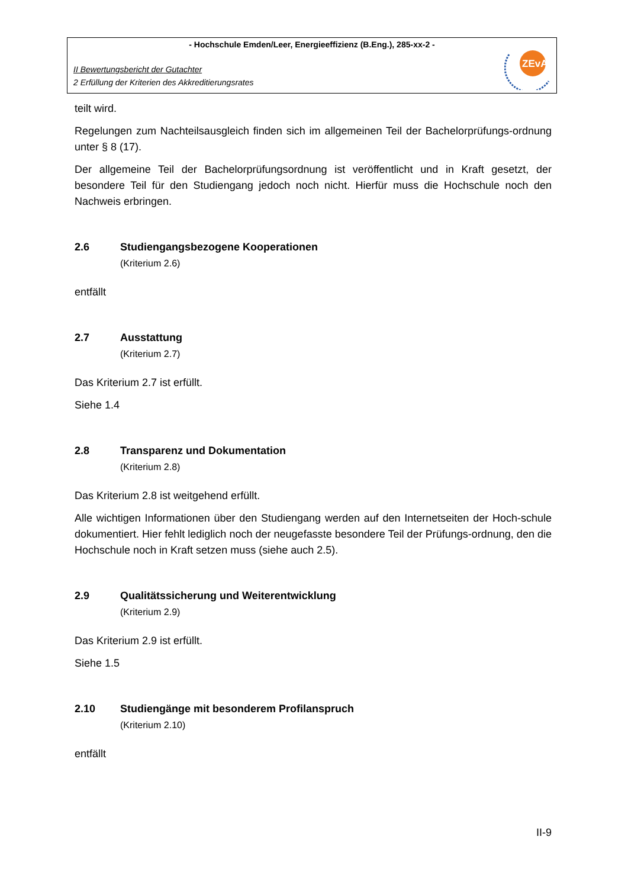- Hochschule Emden/Leer, Energieeffizienz (B.Eng.), 285-xx-2 -
II Bewertungsbericht der Gutachter
2 Erfüllung der Kriterien des Akkreditierungsrates
ZEvA
teilt wird.
Regelungen zum Nachteilsausgleich finden sich im allgemeinen Teil der Bachelorprüfungs-ordnung unter § 8 (17).
Der allgemeine Teil der Bachelorprüfungsordnung ist veröffentlicht und in Kraft gesetzt, der besondere Teil für den Studiengang jedoch noch nicht. Hierfür muss die Hochschule noch den Nachweis erbringen.
2.6 Studiengangsbezogene Kooperationen
(Kriterium 2.6)
entfällt
2.7 Ausstattung
(Kriterium 2.7)
Das Kriterium 2.7 ist erfüllt.
Siehe 1.4
2.8 Transparenz und Dokumentation
(Kriterium 2.8)
Das Kriterium 2.8 ist weitgehend erfüllt.
Alle wichtigen Informationen über den Studiengang werden auf den Internetseiten der Hoch-schule dokumentiert. Hier fehlt lediglich noch der neugefasste besondere Teil der Prüfungs-ordnung, den die Hochschule noch in Kraft setzen muss (siehe auch 2.5).
2.9 Qualitätssicherung und Weiterentwicklung
(Kriterium 2.9)
Das Kriterium 2.9 ist erfüllt.
Siehe 1.5
2.10 Studiengänge mit besonderem Profilanspruch
(Kriterium 2.10)
entfällt
II-9